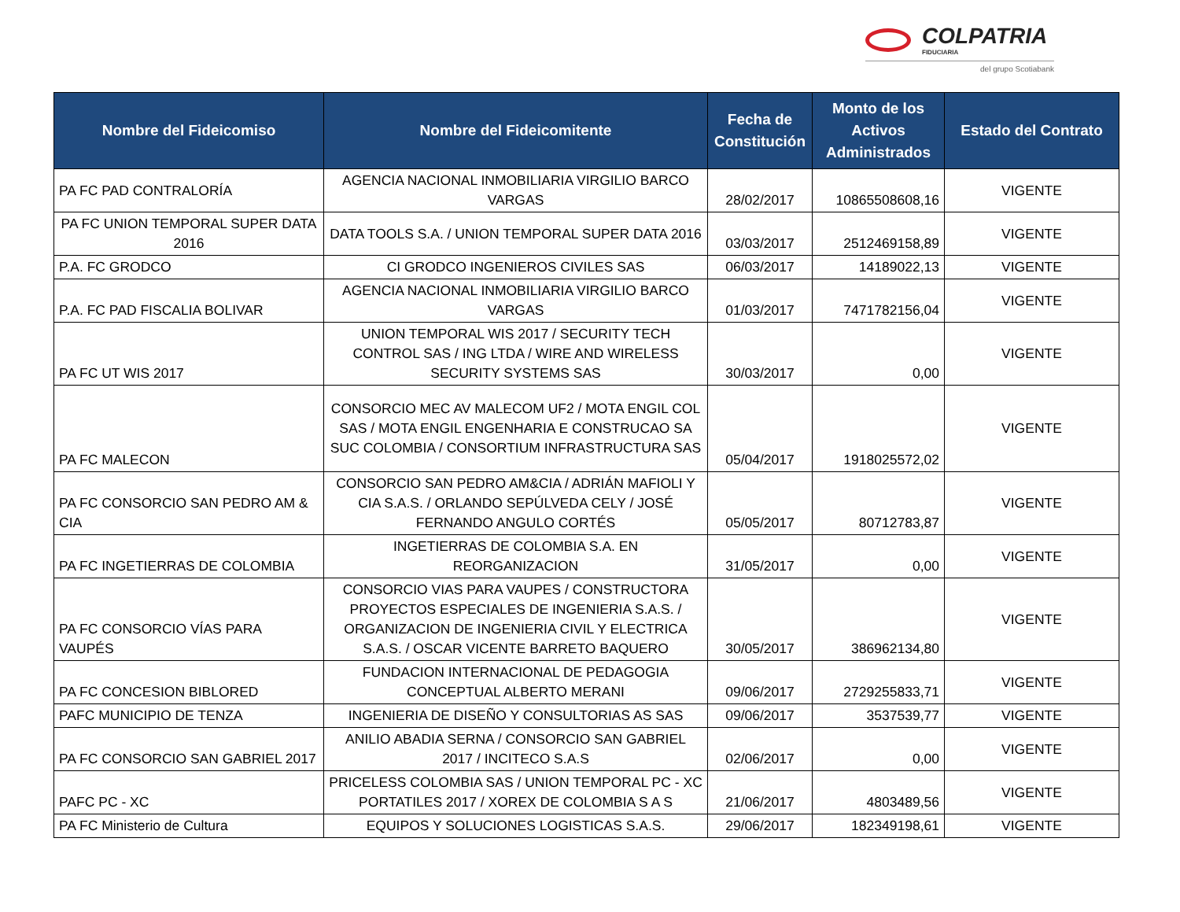COLPATRIA
FIDUCIARIA
del grupo Scotiabank
| Nombre del Fideicomiso | Nombre del Fideicomitente | Fecha de Constitución | Monto de los Activos Administrados | Estado del Contrato |
| --- | --- | --- | --- | --- |
| PA FC PAD CONTRALORÍA | AGENCIA NACIONAL INMOBILIARIA VIRGILIO BARCO VARGAS | 28/02/2017 | 10865508608,16 | VIGENTE |
| PA FC UNION TEMPORAL SUPER DATA 2016 | DATA TOOLS S.A. / UNION TEMPORAL SUPER DATA 2016 | 03/03/2017 | 2512469158,89 | VIGENTE |
| P.A. FC GRODCO | CI GRODCO INGENIEROS CIVILES SAS | 06/03/2017 | 14189022,13 | VIGENTE |
| P.A. FC PAD FISCALIA BOLIVAR | AGENCIA NACIONAL INMOBILIARIA VIRGILIO BARCO VARGAS | 01/03/2017 | 7471782156,04 | VIGENTE |
| PA FC UT WIS 2017 | UNION TEMPORAL WIS 2017 / SECURITY TECH CONTROL SAS / ING LTDA / WIRE AND WIRELESS SECURITY SYSTEMS SAS | 30/03/2017 | 0,00 | VIGENTE |
| PA FC MALECON | CONSORCIO MEC AV MALECOM UF2 / MOTA ENGIL COL SAS / MOTA ENGIL ENGENHARIA E CONSTRUCAO SA SUC COLOMBIA / CONSORTIUM INFRASTRUCTURA SAS | 05/04/2017 | 1918025572,02 | VIGENTE |
| PA FC CONSORCIO SAN PEDRO AM & CIA | CONSORCIO SAN PEDRO AM&CIA / ADRIÁN MAFIOLI Y CIA S.A.S. / ORLANDO SEPÚLVEDA CELY / JOSÉ FERNANDO ANGULO CORTÉS | 05/05/2017 | 80712783,87 | VIGENTE |
| PA FC INGETIERRAS DE COLOMBIA | INGETIERRAS DE COLOMBIA S.A. EN REORGANIZACION | 31/05/2017 | 0,00 | VIGENTE |
| PA FC CONSORCIO VÍAS PARA VAUPÉS | CONSORCIO VIAS PARA VAUPES / CONSTRUCTORA PROYECTOS ESPECIALES DE INGENIERIA S.A.S. / ORGANIZACION DE INGENIERIA CIVIL Y ELECTRICA S.A.S. / OSCAR VICENTE BARRETO BAQUERO | 30/05/2017 | 386962134,80 | VIGENTE |
| PA FC CONCESION BIBLORED | FUNDACION INTERNACIONAL DE PEDAGOGIA CONCEPTUAL ALBERTO MERANI | 09/06/2017 | 2729255833,71 | VIGENTE |
| PAFC MUNICIPIO DE TENZA | INGENIERIA DE DISEÑO Y CONSULTORIAS AS SAS | 09/06/2017 | 3537539,77 | VIGENTE |
| PA FC CONSORCIO SAN GABRIEL 2017 | ANILIO ABADIA SERNA / CONSORCIO SAN GABRIEL 2017 / INCITECO S.A.S | 02/06/2017 | 0,00 | VIGENTE |
| PAFC PC - XC | PRICELESS COLOMBIA SAS / UNION TEMPORAL PC - XC PORTATILES 2017 / XOREX DE COLOMBIA S A S | 21/06/2017 | 4803489,56 | VIGENTE |
| PA FC Ministerio de Cultura | EQUIPOS Y SOLUCIONES LOGISTICAS S.A.S. | 29/06/2017 | 182349198,61 | VIGENTE |